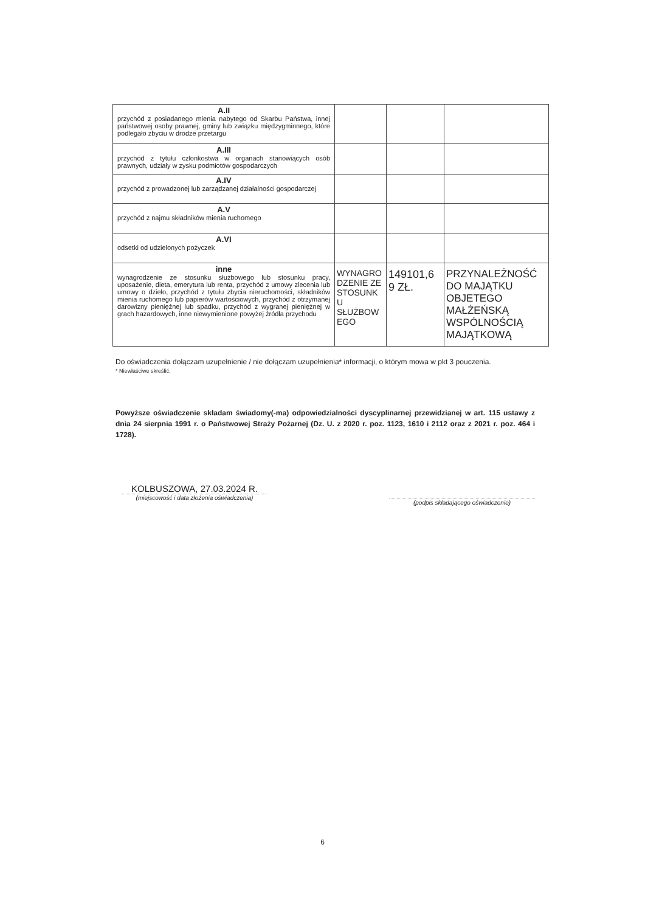| A.II przychód z posiadanego mienia nabytego od Skarbu Państwa, innej państwowej osoby prawnej, gminy lub związku międzygminnego, które podlegało zbyciu w drodze przetargu | | | |
| A.III przychód z tytułu czlonkostwa w organach stanowiących osób prawnych, udziały w zysku podmiotów gospodarczych | | | |
| A.IV przychód z prowadzonej lub zarządzanej działalności gospodarczej | | | |
| A.V przychód z najmu składników mienia ruchomego | | | |
| A.VI odsetki od udzielonych pożyczek | | | |
| inne wynagrodzenie ze stosunku służbowego lub stosunku pracy, uposażenie, dieta, emerytura lub renta, przychód z umowy zlecenia lub umowy o dzieło, przychód z tytułu zbycia nieruchomości, składników mienia ruchomego lub papierów wartościowych, przychód z otrzymanej darowizny pieniężnej lub spadku, przychód z wygranej pieniężnej w grach hazardowych, inne niewymienione powyżej źródła przychodu | WYNAGRO DZENIE ZE STOSUNK U SŁUŻBOW EGO | 149101,6 9 ZŁ. | PRZYNALEŻNOŚĆ DO MAJĄTKU OBJETEGO MAŁŻEŃSKĄ WSPÓLNOŚCIĄ MAJĄTKOWĄ |
Do oświadczenia dołączam uzupełnienie / nie dołączam uzupełnienia* informacji, o którym mowa w pkt 3 pouczenia.
* Niewłaściwe skreślić.
Powyższe oświadczenie składam świadomy(-ma) odpowiedzialności dyscyplinarnej przewidzianej w art. 115 ustawy z dnia 24 sierpnia 1991 r. o Państwowej Straży Pożarnej (Dz. U. z 2020 r. poz. 1123, 1610 i 2112 oraz z 2021 r. poz. 464 i 1728).
KOLBUSZOWA, 27.03.2024 R.
(miejscowość i data złożenia oświadczenia)
(podpis składającego oświadczenie)
6